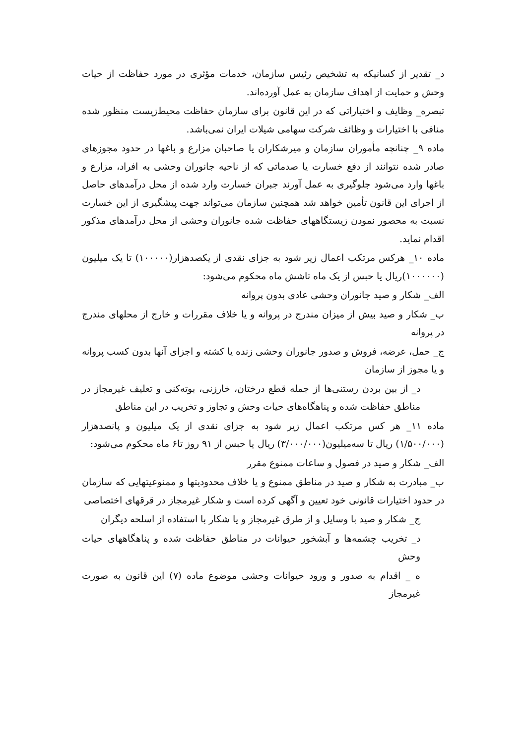د_ تقدیر از کسانیکه به تشخیص رئیس سازمان، خدمات مؤثری در مورد حفاظت از حیات وحش و حمایت از اهداف سازمان به عمل آورده‌اند.
تبصره_ وظایف و اختیاراتی که در این قانون برای سازمان حفاظت محیط‌زیست منظور شده منافی با اختیارات و وظائف شرکت سهامی شیلات ایران نمی‌باشد.
ماده ۹_ چنانچه مأموران سازمان و میرشکاران یا صاحبان مزارع و باغها در حدود مجوزهای صادر شده نتوانند از دفع خسارت یا صدماتی که از ناحیه جانوران وحشی به افراد، مزارع و باغها وارد می‌شود جلوگیری به عمل آورند جبران خسارت وارد شده از محل درآمدهای حاصل از اجرای این قانون تأمین خواهد شد همچنین سازمان می‌تواند جهت پیشگیری از این خسارت نسبت به محصور نمودن زیستگاههای حفاظت شده جانوران وحشی از محل درآمدهای مذکور اقدام نماید.
ماده ۱۰_ هرکس مرتکب اعمال زیر شود به جزای نقدی از یکصدهزار(۱۰۰۰۰۰) تا یک میلیون (۱۰۰۰۰۰۰)ریال یا حبس از یک ماه تاشش ماه محکوم می‌شود:
الف_ شکار و صید جانوران وحشی عادی بدون پروانه
ب_ شکار و صید بیش از میزان مندرج در پروانه و یا خلاف مقررات و خارج از محلهای مندرج در پروانه
ج_ حمل، عرضه، فروش و صدور جانوران وحشی زنده یا کشته و اجزای آنها بدون کسب پروانه و یا مجوز از سازمان
د_ از بین بردن رستنی‌ها از جمله قطع درختان، خارزنی، بوته‌کنی و تعلیف غیرمجاز در مناطق حفاظت شده و پناهگاه‌های حیات وحش و تجاوز و تخریب در این مناطق
ماده ۱۱_ هر کس مرتکب اعمال زیر شود به جزای نقدی از یک میلیون و پانصدهزار (۱/۵۰۰/۰۰۰) ریال تا سه‌میلیون(۳/۰۰۰/۰۰۰) ریال یا حبس از ۹۱ روز تا۶ ماه محکوم می‌شود:
الف_ شکار و صید در فصول و ساعات ممنوع مقرر
ب_ مبادرت به شکار و صید در مناطق ممنوع و یا خلاف محدودیتها و ممنوعیتهایی که سازمان در حدود اختیارات قانونی خود تعیین و آگهی کرده است و شکار غیرمجاز در قرقهای اختصاصی
ج_ شکار و صید با وسایل و از طرق غیرمجاز و یا شکار با استفاده از اسلحه دیگران
د_ تخریب چشمه‌ها و آبشخور حیوانات در مناطق حفاظت شده و پناهگاههای حیات وحش
ه _ اقدام به صدور و ورود حیوانات وحشی موضوع ماده (۷) این قانون به صورت غیرمجاز